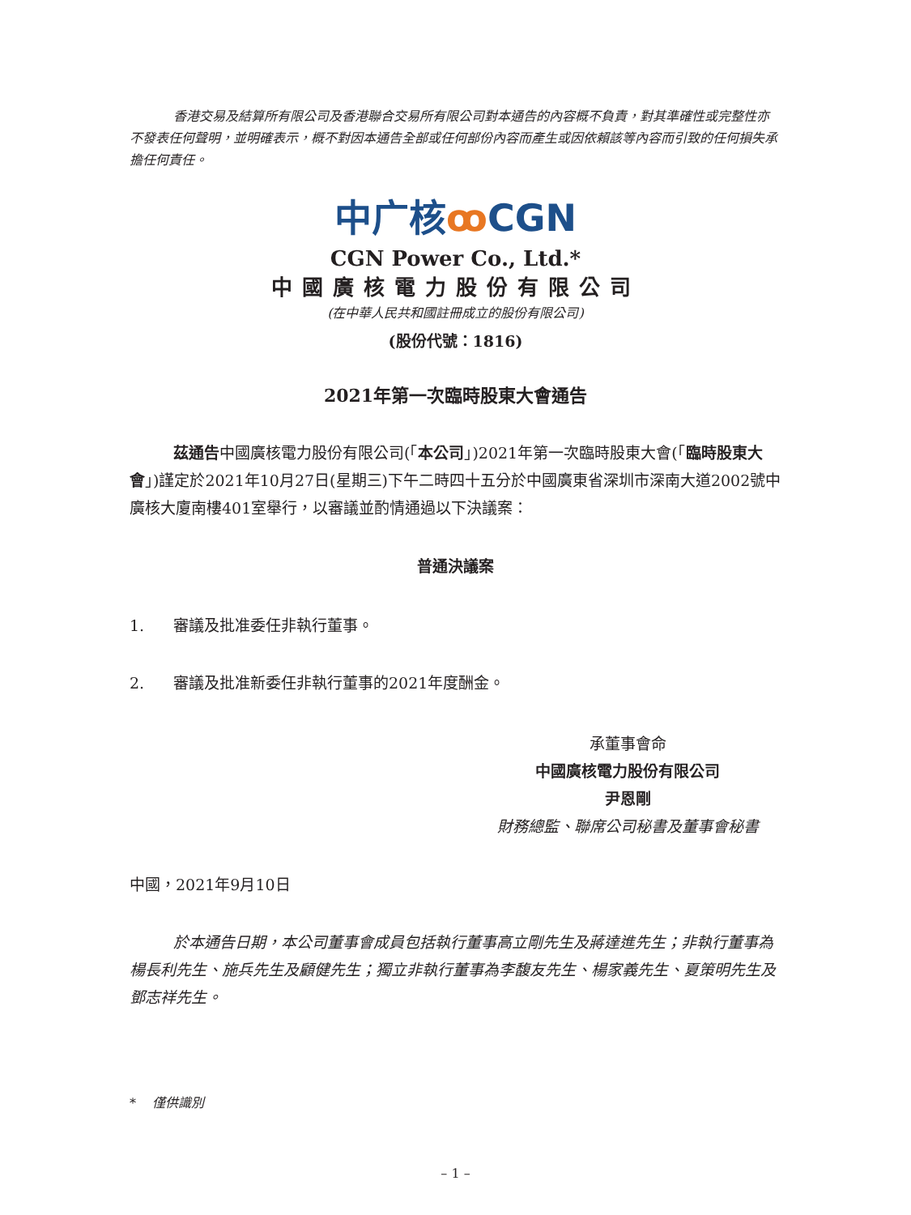香港交易及結算所有限公司及香港聯合交易所有限公司對本通告的內容概不負責，對其準確性或完整性亦不發表任何聲明，並明確表示，概不對因本通告全部或任何部份內容而產生或因依賴該等內容而引致的任何損失承擔任何責任。
中广核ꝏ CGN
CGN Power Co., Ltd.*
中國廣核電力股份有限公司
(在中華人民共和國註冊成立的股份有限公司)
(股份代號：1816)
2021年第一次臨時股東大會通告
茲通告中國廣核電力股份有限公司(「本公司」)2021年第一次臨時股東大會(「臨時股東大會」)謹定於2021年10月27日(星期三)下午二時四十五分於中國廣東省深圳市深南大道2002號中廣核大廈南樓401室舉行，以審議並酌情通過以下決議案：
普通決議案
1. 審議及批准委任非執行董事。
2. 審議及批准新委任非執行董事的2021年度酬金。
承董事會命
中國廣核電力股份有限公司
尹恩剛
財務總監、聯席公司秘書及董事會秘書
中國，2021年9月10日
於本通告日期，本公司董事會成員包括執行董事高立剛先生及蔣達進先生；非執行董事為楊長利先生、施兵先生及顧健先生；獨立非執行董事為李馥友先生、楊家義先生、夏策明先生及鄧志祥先生。
* 僅供識別
– 1 –